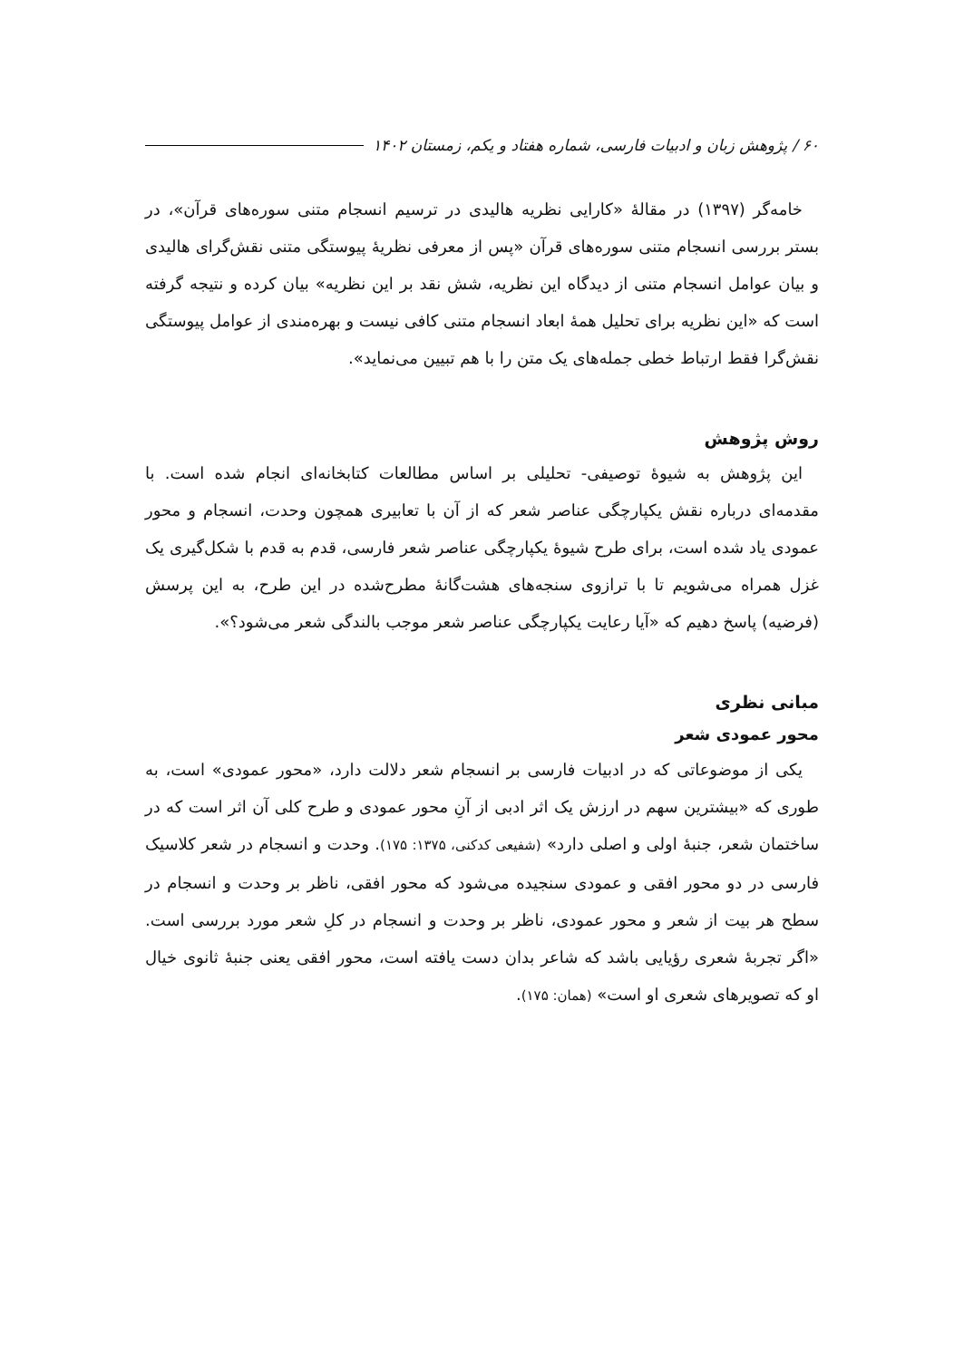۶۰ / پژوهش زبان و ادبیات فارسی، شماره هفتاد و یکم، زمستان ۱۴۰۲
خامه‌گر (۱۳۹۷) در مقالهٔ «کارایی نظریه هالیدی در ترسیم انسجام متنی سوره‌های قرآن»، در بستر بررسی انسجام متنی سوره‌های قرآن «پس از معرفی نظریهٔ پیوستگی متنی نقش‌گرای هالیدی و بیان عوامل انسجام متنی از دیدگاه این نظریه، شش نقد بر این نظریه» بیان کرده و نتیجه گرفته است که «این نظریه برای تحلیل همهٔ ابعاد انسجام متنی کافی نیست و بهره‌مندی از عوامل پیوستگی نقش‌گرا فقط ارتباط خطی جمله‌های یک متن را با هم تبیین می‌نماید».
روش پژوهش
این پژوهش به شیوهٔ توصیفی- تحلیلی بر اساس مطالعات کتابخانه‌ای انجام شده است. با مقدمه‌ای درباره نقش یکپارچگی عناصر شعر که از آن با تعابیری همچون وحدت، انسجام و محور عمودی یاد شده است، برای طرح شیوهٔ یکپارچگی عناصر شعر فارسی، قدم به قدم با شکل‌گیری یک غزل همراه می‌شویم تا با ترازوی سنجه‌های هشت‌گانهٔ مطرح‌شده در این طرح، به این پرسش (فرضیه) پاسخ دهیم که «آیا رعایت یکپارچگی عناصر شعر موجب بالندگی شعر می‌شود؟».
مبانی نظری
محور عمودی شعر
یکی از موضوعاتی که در ادبیات فارسی بر انسجام شعر دلالت دارد، «محور عمودی» است، به طوری که «بیشترین سهم در ارزش یک اثر ادبی از آنِ محور عمودی و طرح کلی آن اثر است که در ساختمان شعر، جنبهٔ اولی و اصلی دارد» (شفیعی کدکنی، ۱۳۷۵: ۱۷۵). وحدت و انسجام در شعر کلاسیک فارسی در دو محور افقی و عمودی سنجیده می‌شود که محور افقی، ناظر بر وحدت و انسجام در سطح هر بیت از شعر و محور عمودی، ناظر بر وحدت و انسجام در کلِ شعر مورد بررسی است. «اگر تجربهٔ شعری رؤیایی باشد که شاعر بدان دست یافته است، محور افقی یعنی جنبهٔ ثانوی خیال او که تصویرهای شعری او است» (همان: ۱۷۵).